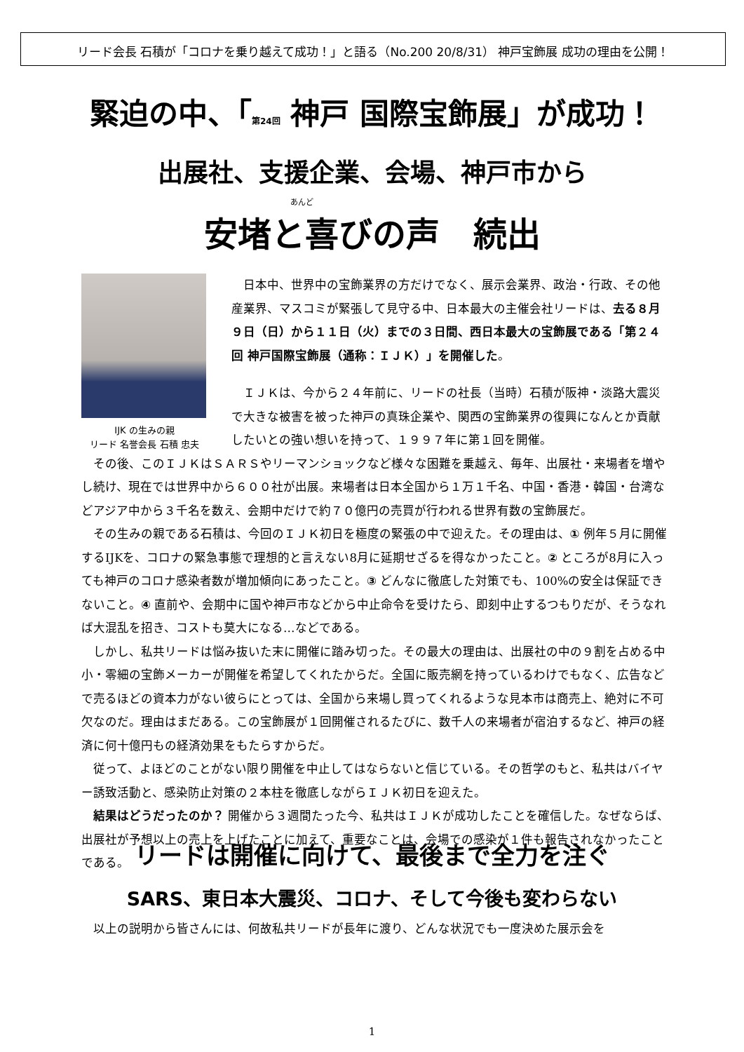リード会長 石積が「コロナを乗り越えて成功！」と語る（No.200 20/8/31） 神戸宝飾展 成功の理由を公開！
緊迫の中、「第24回 神戸 国際宝飾展」が成功！
出展社、支援企業、会場、神戸市から
あんど
安堵と喜びの声　続出
IJK の生みの親
リード 名誉会長 石積 忠夫
日本中、世界中の宝飾業界の方だけでなく、展示会業界、政治・行政、その他産業界、マスコミが緊張して見守る中、日本最大の主催会社リードは、去る８月９日（日）から１１日（火）までの３日間、西日本最大の宝飾展である「第２４回 神戸国際宝飾展（通称：ＩＪＫ）」を開催した。
ＩＪＫは、今から２４年前に、リードの社長（当時）石積が阪神・淡路大震災で大きな被害を被った神戸の真珠企業や、関西の宝飾業界の復興になんとか貢献したいとの強い想いを持って、１９９７年に第１回を開催。
その後、このＩＪＫはＳＡＲＳやリーマンショックなど様々な困難を乗越え、毎年、出展社・来場者を増やし続け、現在では世界中から６００社が出展。来場者は日本全国から１万１千名、中国・香港・韓国・台湾などアジア中から３千名を数え、会期中だけで約７０億円の売買が行われる世界有数の宝飾展だ。
その生みの親である石積は、今回のＩＪＫ初日を極度の緊張の中で迎えた。その理由は、① 例年５月に開催するIJKを、コロナの緊急事態で理想的と言えない8月に延期せざるを得なかったこと。② ところが8月に入っても神戸のコロナ感染者数が増加傾向にあったこと。③ どんなに徹底した対策でも、100%の安全は保証できないこと。④ 直前や、会期中に国や神戸市などから中止命令を受けたら、即刻中止するつもりだが、そうなれば大混乱を招き、コストも莫大になる…などである。
しかし、私共リードは悩み抜いた末に開催に踏み切った。その最大の理由は、出展社の中の９割を占める中小・零細の宝飾メーカーが開催を希望してくれたからだ。全国に販売網を持っているわけでもなく、広告などで売るほどの資本力がない彼らにとっては、全国から来場し買ってくれるような見本市は商売上、絶対に不可欠なのだ。理由はまだある。この宝飾展が１回開催されるたびに、数千人の来場者が宿泊するなど、神戸の経済に何十億円もの経済効果をもたらすからだ。
従って、よほどのことがない限り開催を中止してはならないと信じている。その哲学のもと、私共はバイヤー誘致活動と、感染防止対策の２本柱を徹底しながらＩＪＫ初日を迎えた。
結果はどうだったのか？ 開催から３週間たった今、私共はＩＪＫが成功したことを確信した。なぜならば、出展社が予想以上の売上を上げたことに加えて、重要なことは、会場での感染が１件も報告されなかったことである。
リードは開催に向けて、最後まで全力を注ぐ
SARS、東日本大震災、コロナ、そして今後も変わらない
以上の説明から皆さんには、何故私共リードが長年に渡り、どんな状況でも一度決めた展示会を
1